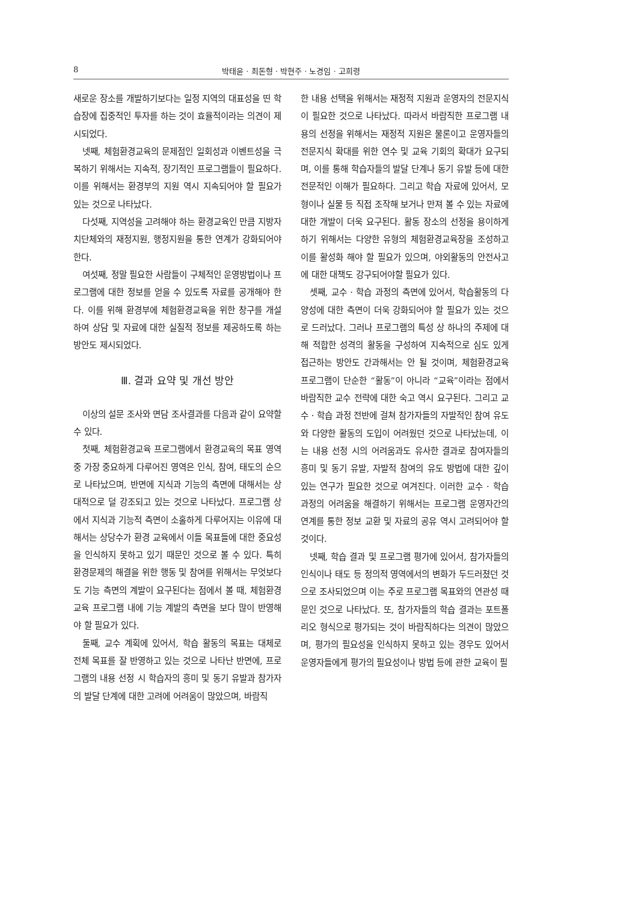8 박태윤 · 최돈형 · 박현주 · 노경임 · 고희령
새로운 장소를 개발하기보다는 일정 지역의 대표성을 띤 학습장에 집중적인 투자를 하는 것이 효율적이라는 의견이 제시되었다.
넷째, 체험환경교육의 문제점인 일회성과 이벤트성을 극복하기 위해서는 지속적, 장기적인 프로그램들이 필요하다. 이를 위해서는 환경부의 지원 역시 지속되어야 할 필요가 있는 것으로 나타났다.
다섯째, 지역성을 고려해야 하는 환경교육인 만큼 지방자치단체와의 재정지원, 행정지원을 통한 연계가 강화되어야 한다.
여섯째, 정말 필요한 사람들이 구체적인 운영방법이나 프로그램에 대한 정보를 얻을 수 있도록 자료를 공개해야 한다. 이를 위해 환경부에 체험환경교육을 위한 창구를 개설하여 상담 및 자료에 대한 실질적 정보를 제공하도록 하는 방안도 제시되었다.
Ⅲ. 결과 요약 및 개선 방안
이상의 설문 조사와 면담 조사결과를 다음과 같이 요약할 수 있다.
첫째, 체험환경교육 프로그램에서 환경교육의 목표 영역 중 가장 중요하게 다루어진 영역은 인식, 참여, 태도의 순으로 나타났으며, 반면에 지식과 기능의 측면에 대해서는 상대적으로 덜 강조되고 있는 것으로 나타났다. 프로그램 상에서 지식과 기능적 측면이 소홀하게 다루어지는 이유에 대해서는 상당수가 환경 교육에서 이들 목표들에 대한 중요성을 인식하지 못하고 있기 때문인 것으로 볼 수 있다. 특히 환경문제의 해결을 위한 행동 및 참여를 위해서는 무엇보다도 기능 측면의 계발이 요구된다는 점에서 볼 때, 체험환경교육 프로그램 내에 기능 계발의 측면을 보다 많이 반영해야 할 필요가 있다.
둘째, 교수 계획에 있어서, 학습 활동의 목표는 대체로 전체 목표를 잘 반영하고 있는 것으로 나타난 반면에, 프로그램의 내용 선정 시 학습자의 흥미 및 동기 유발과 참가자의 발달 단계에 대한 고려에 어려움이 많았으며, 바람직
한 내용 선택을 위해서는 재정적 지원과 운영자의 전문지식이 필요한 것으로 나타났다. 따라서 바람직한 프로그램 내용의 선정을 위해서는 재정적 지원은 물론이고 운영자들의 전문지식 확대를 위한 연수 및 교육 기회의 확대가 요구되며, 이를 통해 학습자들의 발달 단계나 동기 유발 등에 대한 전문적인 이해가 필요하다. 그리고 학습 자료에 있어서, 모형이나 실물 등 직접 조작해 보거나 만져 볼 수 있는 자료에 대한 개발이 더욱 요구된다. 활동 장소의 선정을 용이하게 하기 위해서는 다양한 유형의 체험환경교육장을 조성하고 이를 활성화 해야 할 필요가 있으며, 야외활동의 안전사고에 대한 대책도 강구되어야할 필요가 있다.
셋째, 교수 · 학습 과정의 측면에 있어서, 학습활동의 다양성에 대한 측면이 더욱 강화되어야 할 필요가 있는 것으로 드러났다. 그러나 프로그램의 특성 상 하나의 주제에 대해 적합한 성격의 활동을 구성하여 지속적으로 심도 있게 접근하는 방안도 간과해서는 안 될 것이며, 체험환경교육 프로그램이 단순한 “활동”이 아니라 “교육”이라는 점에서 바람직한 교수 전략에 대한 숙고 역시 요구된다. 그리고 교수 · 학습 과정 전반에 걸쳐 참가자들의 자발적인 참여 유도와 다양한 활동의 도입이 어려웠던 것으로 나타났는데, 이는 내용 선정 시의 어려움과도 유사한 결과로 참여자들의 흥미 및 동기 유발, 자발적 참여의 유도 방법에 대한 깊이 있는 연구가 필요한 것으로 여겨진다. 이러한 교수 · 학습 과정의 어려움을 해결하기 위해서는 프로그램 운영자간의 연계를 통한 정보 교환 및 자료의 공유 역시 고려되어야 할 것이다.
넷째, 학습 결과 및 프로그램 평가에 있어서, 참가자들의 인식이나 태도 등 정의적 영역에서의 변화가 두드러졌던 것으로 조사되었으며 이는 주로 프로그램 목표와의 연관성 때문인 것으로 나타났다. 또, 참가자들의 학습 결과는 포트폴리오 형식으로 평가되는 것이 바람직하다는 의견이 많았으며, 평가의 필요성을 인식하지 못하고 있는 경우도 있어서 운영자들에게 평가의 필요성이나 방법 등에 관한 교육이 필